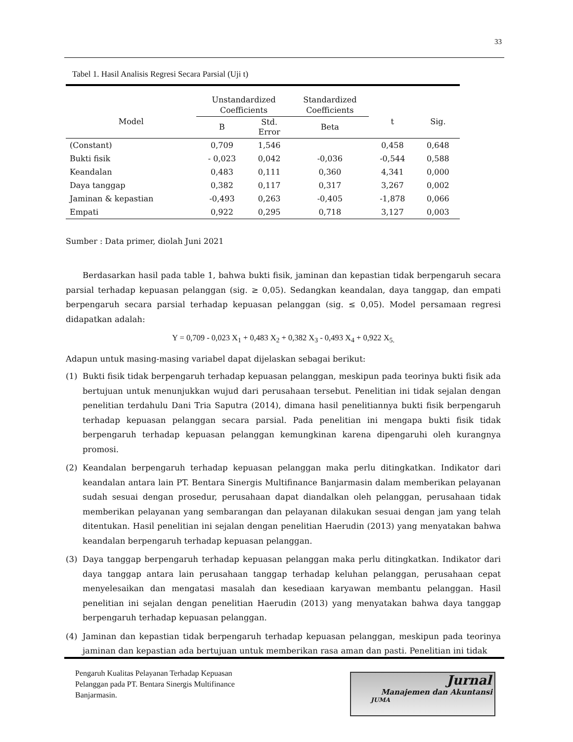33
Tabel 1. Hasil Analisis Regresi Secara Parsial (Uji t)
| Model | Unstandardized Coefficients | | Standardized Coefficients | t | Sig. |
| --- | --- | --- | --- | --- | --- |
| | B | Std. Error | Beta | | |
| (Constant) | 0,709 | 1,546 | | 0,458 | 0,648 |
| Bukti fisik | - 0,023 | 0,042 | -0,036 | -0,544 | 0,588 |
| Keandalan | 0,483 | 0,111 | 0,360 | 4,341 | 0,000 |
| Daya tanggap | 0,382 | 0,117 | 0,317 | 3,267 | 0,002 |
| Jaminan & kepastian | -0,493 | 0,263 | -0,405 | -1,878 | 0,066 |
| Empati | 0,922 | 0,295 | 0,718 | 3,127 | 0,003 |
Sumber : Data primer, diolah Juni 2021
Berdasarkan hasil pada table 1, bahwa bukti fisik, jaminan dan kepastian tidak berpengaruh secara parsial terhadap kepuasan pelanggan (sig. ≥ 0,05). Sedangkan keandalan, daya tanggap, dan empati berpengaruh secara parsial terhadap kepuasan pelanggan (sig. ≤ 0,05). Model persamaan regresi didapatkan adalah:
Y = 0,709 - 0,023 X<sub>1</sub> + 0,483 X<sub>2</sub> + 0,382 X<sub>3</sub> - 0,493 X<sub>4</sub> + 0,922 X<sub>5.</sub>
Adapun untuk masing-masing variabel dapat dijelaskan sebagai berikut:
(1) Bukti fisik tidak berpengaruh terhadap kepuasan pelanggan, meskipun pada teorinya bukti fisik ada bertujuan untuk menunjukkan wujud dari perusahaan tersebut. Penelitian ini tidak sejalan dengan penelitian terdahulu Dani Tria Saputra (2014), dimana hasil penelitiannya bukti fisik berpengaruh terhadap kepuasan pelanggan secara parsial. Pada penelitian ini mengapa bukti fisik tidak berpengaruh terhadap kepuasan pelanggan kemungkinan karena dipengaruhi oleh kurangnya promosi.
(2) Keandalan berpengaruh terhadap kepuasan pelanggan maka perlu ditingkatkan. Indikator dari keandalan antara lain PT. Bentara Sinergis Multifinance Banjarmasin dalam memberikan pelayanan sudah sesuai dengan prosedur, perusahaan dapat diandalkan oleh pelanggan, perusahaan tidak memberikan pelayanan yang sembarangan dan pelayanan dilakukan sesuai dengan jam yang telah ditentukan. Hasil penelitian ini sejalan dengan penelitian Haerudin (2013) yang menyatakan bahwa keandalan berpengaruh terhadap kepuasan pelanggan.
(3) Daya tanggap berpengaruh terhadap kepuasan pelanggan maka perlu ditingkatkan. Indikator dari daya tanggap antara lain perusahaan tanggap terhadap keluhan pelanggan, perusahaan cepat menyelesaikan dan mengatasi masalah dan kesediaan karyawan membantu pelanggan. Hasil penelitian ini sejalan dengan penelitian Haerudin (2013) yang menyatakan bahwa daya tanggap berpengaruh terhadap kepuasan pelanggan.
(4) Jaminan dan kepastian tidak berpengaruh terhadap kepuasan pelanggan, meskipun pada teorinya jaminan dan kepastian ada bertujuan untuk memberikan rasa aman dan pasti. Penelitian ini tidak
Pengaruh Kualitas Pelayanan Terhadap Kepuasan
Pelanggan pada PT. Bentara Sinergis Multifinance
Banjarmasin.
Jurnal
Manajemen dan Akuntansi
JUMA